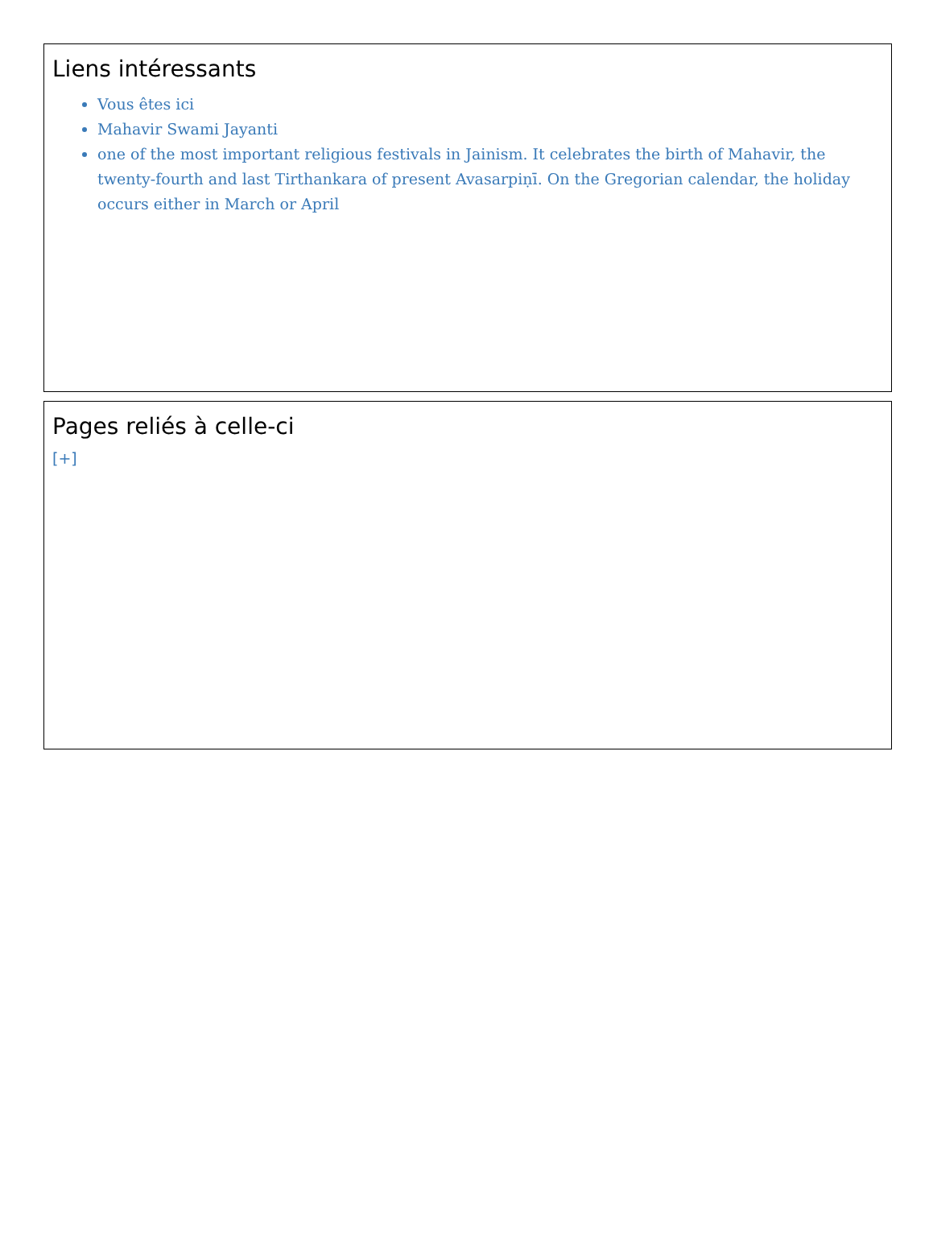Liens intéressants
Vous êtes ici
Mahavir Swami Jayanti
one of the most important religious festivals in Jainism. It celebrates the birth of Mahavir, the twenty-fourth and last Tirthankara of present Avasarpiṇī. On the Gregorian calendar, the holiday occurs either in March or April
Pages reliés à celle-ci
[+]